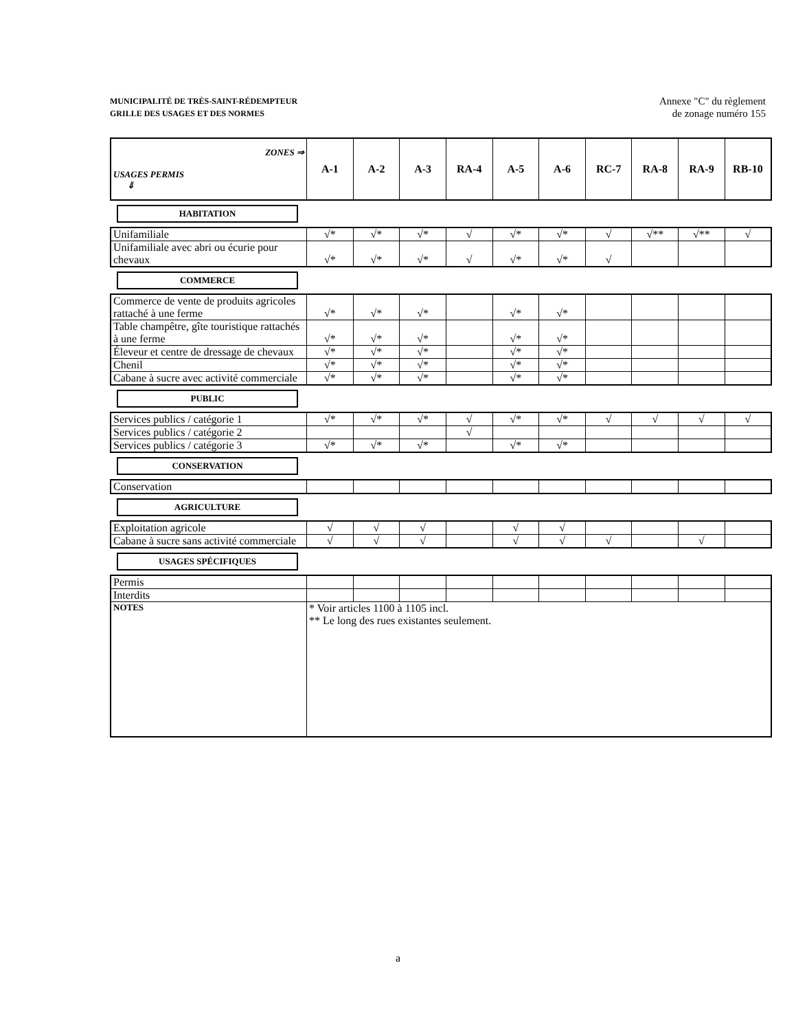MUNICIPALITÉ DE TRÈS-SAINT-RÉDEMPTEUR
GRILLE DES USAGES ET DES NORMES
Annexe "C" du règlement
de zonage numéro 155
| ZONES ⇒ USAGES PERMIS ⇓ | A-1 | A-2 | A-3 | RA-4 | A-5 | A-6 | RC-7 | RA-8 | RA-9 | RB-10 |
| --- | --- | --- | --- | --- | --- | --- | --- | --- | --- | --- |
HABITATION
| Unifamiliale | √* | √* | √* | √ | √* | √* | √ | √** | √** | √ |
| Unifamiliale avec abri ou écurie pour chevaux | √* | √* | √* | √ | √* | √* | √ | | | |
COMMERCE
| Commerce de vente de produits agricoles rattaché à une ferme | √* | √* | √* | | √* | √* | | | | |
| Table champêtre, gîte touristique rattachés à une ferme | √* | √* | √* | | √* | √* | | | | |
| Éleveur et centre de dressage de chevaux | √* | √* | √* | | √* | √* | | | | |
| Chenil | √* | √* | √* | | √* | √* | | | | |
| Cabane à sucre avec activité commerciale | √* | √* | √* | | √* | √* | | | | |
PUBLIC
| Services publics / catégorie 1 | √* | √* | √* | √ | √* | √* | √ | √ | √ | √ |
| Services publics / catégorie 2 | | | | √ | | | | | | |
| Services publics / catégorie 3 | √* | √* | √* | | √* | √* | | | | |
CONSERVATION
| Conservation | | | | | | | | | | |
AGRICULTURE
| Exploitation agricole | √ | √ | √ | | √ | √ | | | | |
| Cabane à sucre sans activité commerciale | √ | √ | √ | | √ | √ | √ | | √ | |
USAGES SPÉCIFIQUES
| Permis | | | | | | | | | | |
| Interdits | | | | | | | | | | |
| NOTES | * Voir articles 1100 à 1105 incl. ** Le long des rues existantes seulement. | | | | | | | | | |
a